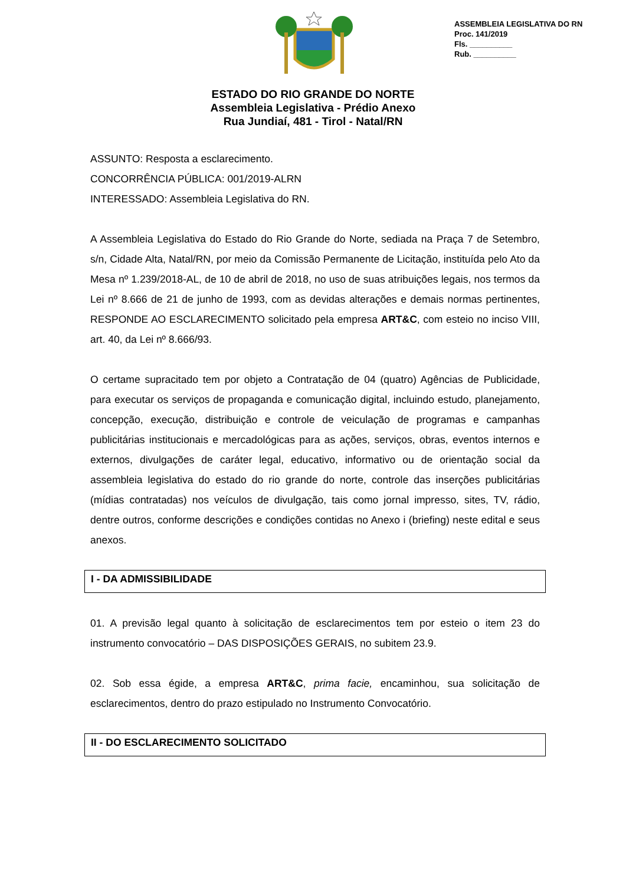ASSEMBLEIA LEGISLATIVA DO RN
Proc. 141/2019
Fls. __________
Rub. __________
ESTADO DO RIO GRANDE DO NORTE
Assembleia Legislativa - Prédio Anexo
Rua Jundiaí, 481 - Tirol - Natal/RN
ASSUNTO: Resposta a esclarecimento.
CONCORRÊNCIA PÚBLICA: 001/2019-ALRN
INTERESSADO: Assembleia Legislativa do RN.
A Assembleia Legislativa do Estado do Rio Grande do Norte, sediada na Praça 7 de Setembro, s/n, Cidade Alta, Natal/RN, por meio da Comissão Permanente de Licitação, instituída pelo Ato da Mesa nº 1.239/2018-AL, de 10 de abril de 2018, no uso de suas atribuições legais, nos termos da Lei nº 8.666 de 21 de junho de 1993, com as devidas alterações e demais normas pertinentes, RESPONDE AO ESCLARECIMENTO solicitado pela empresa ART&C, com esteio no inciso VIII, art. 40, da Lei nº 8.666/93.
O certame supracitado tem por objeto a Contratação de 04 (quatro) Agências de Publicidade, para executar os serviços de propaganda e comunicação digital, incluindo estudo, planejamento, concepção, execução, distribuição e controle de veiculação de programas e campanhas publicitárias institucionais e mercadológicas para as ações, serviços, obras, eventos internos e externos, divulgações de caráter legal, educativo, informativo ou de orientação social da assembleia legislativa do estado do rio grande do norte, controle das inserções publicitárias (mídias contratadas) nos veículos de divulgação, tais como jornal impresso, sites, TV, rádio, dentre outros, conforme descrições e condições contidas no Anexo i (briefing) neste edital e seus anexos.
I - DA ADMISSIBILIDADE
01. A previsão legal quanto à solicitação de esclarecimentos tem por esteio o item 23 do instrumento convocatório – DAS DISPOSIÇÕES GERAIS, no subitem 23.9.
02. Sob essa égide, a empresa ART&C, prima facie, encaminhou, sua solicitação de esclarecimentos, dentro do prazo estipulado no Instrumento Convocatório.
II - DO ESCLARECIMENTO SOLICITADO